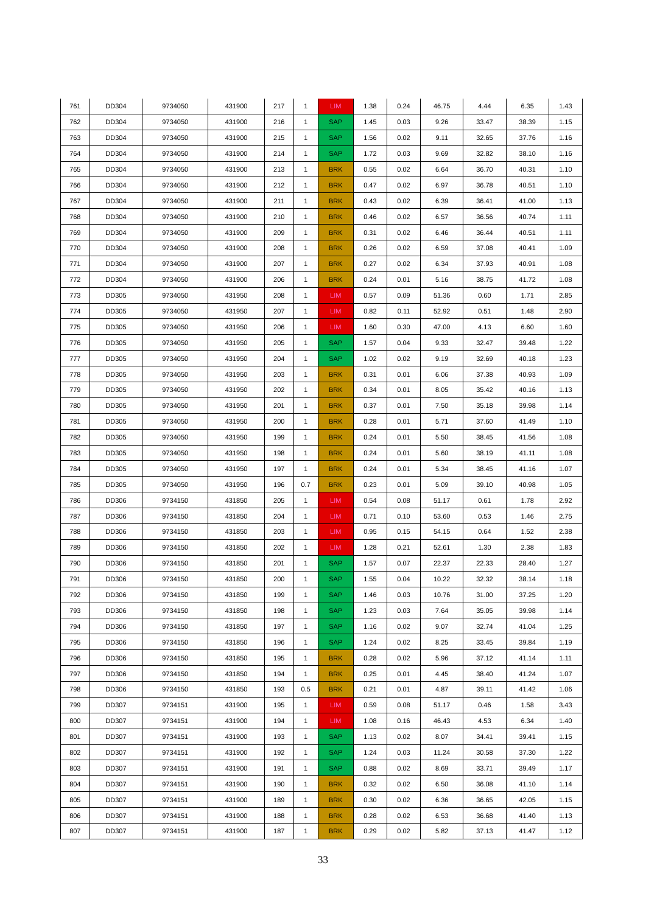| 761 | DD304 | 9734050 | 431900 | 217 | 1 | LIM | 1.38 | 0.24 | 46.75 | 4.44 | 6.35 | 1.43 |
| 762 | DD304 | 9734050 | 431900 | 216 | 1 | SAP | 1.45 | 0.03 | 9.26 | 33.47 | 38.39 | 1.15 |
| 763 | DD304 | 9734050 | 431900 | 215 | 1 | SAP | 1.56 | 0.02 | 9.11 | 32.65 | 37.76 | 1.16 |
| 764 | DD304 | 9734050 | 431900 | 214 | 1 | SAP | 1.72 | 0.03 | 9.69 | 32.82 | 38.10 | 1.16 |
| 765 | DD304 | 9734050 | 431900 | 213 | 1 | BRK | 0.55 | 0.02 | 6.64 | 36.70 | 40.31 | 1.10 |
| 766 | DD304 | 9734050 | 431900 | 212 | 1 | BRK | 0.47 | 0.02 | 6.97 | 36.78 | 40.51 | 1.10 |
| 767 | DD304 | 9734050 | 431900 | 211 | 1 | BRK | 0.43 | 0.02 | 6.39 | 36.41 | 41.00 | 1.13 |
| 768 | DD304 | 9734050 | 431900 | 210 | 1 | BRK | 0.46 | 0.02 | 6.57 | 36.56 | 40.74 | 1.11 |
| 769 | DD304 | 9734050 | 431900 | 209 | 1 | BRK | 0.31 | 0.02 | 6.46 | 36.44 | 40.51 | 1.11 |
| 770 | DD304 | 9734050 | 431900 | 208 | 1 | BRK | 0.26 | 0.02 | 6.59 | 37.08 | 40.41 | 1.09 |
| 771 | DD304 | 9734050 | 431900 | 207 | 1 | BRK | 0.27 | 0.02 | 6.34 | 37.93 | 40.91 | 1.08 |
| 772 | DD304 | 9734050 | 431900 | 206 | 1 | BRK | 0.24 | 0.01 | 5.16 | 38.75 | 41.72 | 1.08 |
| 773 | DD305 | 9734050 | 431950 | 208 | 1 | LIM | 0.57 | 0.09 | 51.36 | 0.60 | 1.71 | 2.85 |
| 774 | DD305 | 9734050 | 431950 | 207 | 1 | LIM | 0.82 | 0.11 | 52.92 | 0.51 | 1.48 | 2.90 |
| 775 | DD305 | 9734050 | 431950 | 206 | 1 | LIM | 1.60 | 0.30 | 47.00 | 4.13 | 6.60 | 1.60 |
| 776 | DD305 | 9734050 | 431950 | 205 | 1 | SAP | 1.57 | 0.04 | 9.33 | 32.47 | 39.48 | 1.22 |
| 777 | DD305 | 9734050 | 431950 | 204 | 1 | SAP | 1.02 | 0.02 | 9.19 | 32.69 | 40.18 | 1.23 |
| 778 | DD305 | 9734050 | 431950 | 203 | 1 | BRK | 0.31 | 0.01 | 6.06 | 37.38 | 40.93 | 1.09 |
| 779 | DD305 | 9734050 | 431950 | 202 | 1 | BRK | 0.34 | 0.01 | 8.05 | 35.42 | 40.16 | 1.13 |
| 780 | DD305 | 9734050 | 431950 | 201 | 1 | BRK | 0.37 | 0.01 | 7.50 | 35.18 | 39.98 | 1.14 |
| 781 | DD305 | 9734050 | 431950 | 200 | 1 | BRK | 0.28 | 0.01 | 5.71 | 37.60 | 41.49 | 1.10 |
| 782 | DD305 | 9734050 | 431950 | 199 | 1 | BRK | 0.24 | 0.01 | 5.50 | 38.45 | 41.56 | 1.08 |
| 783 | DD305 | 9734050 | 431950 | 198 | 1 | BRK | 0.24 | 0.01 | 5.60 | 38.19 | 41.11 | 1.08 |
| 784 | DD305 | 9734050 | 431950 | 197 | 1 | BRK | 0.24 | 0.01 | 5.34 | 38.45 | 41.16 | 1.07 |
| 785 | DD305 | 9734050 | 431950 | 196 | 0.7 | BRK | 0.23 | 0.01 | 5.09 | 39.10 | 40.98 | 1.05 |
| 786 | DD306 | 9734150 | 431850 | 205 | 1 | LIM | 0.54 | 0.08 | 51.17 | 0.61 | 1.78 | 2.92 |
| 787 | DD306 | 9734150 | 431850 | 204 | 1 | LIM | 0.71 | 0.10 | 53.60 | 0.53 | 1.46 | 2.75 |
| 788 | DD306 | 9734150 | 431850 | 203 | 1 | LIM | 0.95 | 0.15 | 54.15 | 0.64 | 1.52 | 2.38 |
| 789 | DD306 | 9734150 | 431850 | 202 | 1 | LIM | 1.28 | 0.21 | 52.61 | 1.30 | 2.38 | 1.83 |
| 790 | DD306 | 9734150 | 431850 | 201 | 1 | SAP | 1.57 | 0.07 | 22.37 | 22.33 | 28.40 | 1.27 |
| 791 | DD306 | 9734150 | 431850 | 200 | 1 | SAP | 1.55 | 0.04 | 10.22 | 32.32 | 38.14 | 1.18 |
| 792 | DD306 | 9734150 | 431850 | 199 | 1 | SAP | 1.46 | 0.03 | 10.76 | 31.00 | 37.25 | 1.20 |
| 793 | DD306 | 9734150 | 431850 | 198 | 1 | SAP | 1.23 | 0.03 | 7.64 | 35.05 | 39.98 | 1.14 |
| 794 | DD306 | 9734150 | 431850 | 197 | 1 | SAP | 1.16 | 0.02 | 9.07 | 32.74 | 41.04 | 1.25 |
| 795 | DD306 | 9734150 | 431850 | 196 | 1 | SAP | 1.24 | 0.02 | 8.25 | 33.45 | 39.84 | 1.19 |
| 796 | DD306 | 9734150 | 431850 | 195 | 1 | BRK | 0.28 | 0.02 | 5.96 | 37.12 | 41.14 | 1.11 |
| 797 | DD306 | 9734150 | 431850 | 194 | 1 | BRK | 0.25 | 0.01 | 4.45 | 38.40 | 41.24 | 1.07 |
| 798 | DD306 | 9734150 | 431850 | 193 | 0.5 | BRK | 0.21 | 0.01 | 4.87 | 39.11 | 41.42 | 1.06 |
| 799 | DD307 | 9734151 | 431900 | 195 | 1 | LIM | 0.59 | 0.08 | 51.17 | 0.46 | 1.58 | 3.43 |
| 800 | DD307 | 9734151 | 431900 | 194 | 1 | LIM | 1.08 | 0.16 | 46.43 | 4.53 | 6.34 | 1.40 |
| 801 | DD307 | 9734151 | 431900 | 193 | 1 | SAP | 1.13 | 0.02 | 8.07 | 34.41 | 39.41 | 1.15 |
| 802 | DD307 | 9734151 | 431900 | 192 | 1 | SAP | 1.24 | 0.03 | 11.24 | 30.58 | 37.30 | 1.22 |
| 803 | DD307 | 9734151 | 431900 | 191 | 1 | SAP | 0.88 | 0.02 | 8.69 | 33.71 | 39.49 | 1.17 |
| 804 | DD307 | 9734151 | 431900 | 190 | 1 | BRK | 0.32 | 0.02 | 6.50 | 36.08 | 41.10 | 1.14 |
| 805 | DD307 | 9734151 | 431900 | 189 | 1 | BRK | 0.30 | 0.02 | 6.36 | 36.65 | 42.05 | 1.15 |
| 806 | DD307 | 9734151 | 431900 | 188 | 1 | BRK | 0.28 | 0.02 | 6.53 | 36.68 | 41.40 | 1.13 |
| 807 | DD307 | 9734151 | 431900 | 187 | 1 | BRK | 0.29 | 0.02 | 5.82 | 37.13 | 41.47 | 1.12 |
33